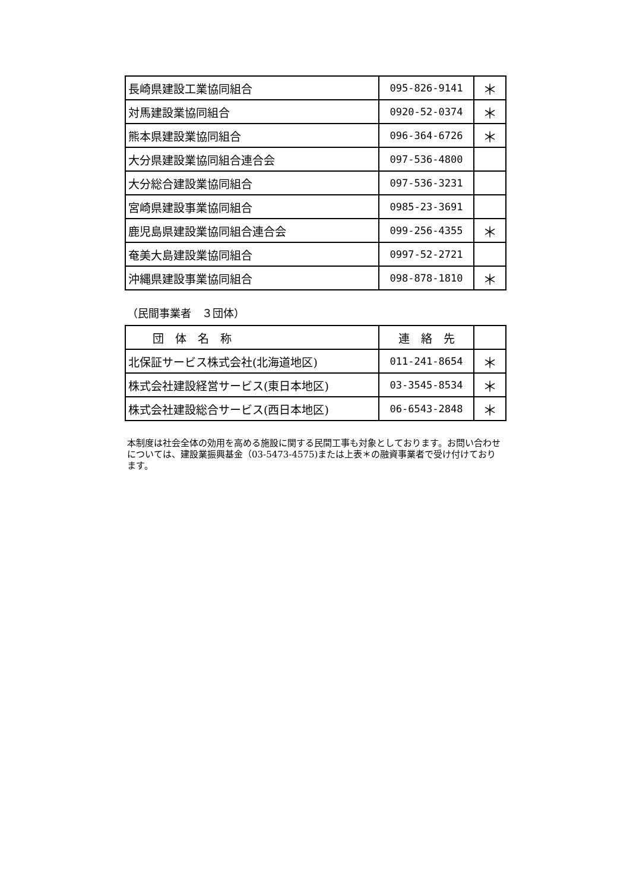| 長崎県建設工業協同組合 | 095-826-9141 | ＊ |
| 対馬建設業協同組合 | 0920-52-0374 | ＊ |
| 熊本県建設業協同組合 | 096-364-6726 | ＊ |
| 大分県建設業協同組合連合会 | 097-536-4800 | |
| 大分総合建設業協同組合 | 097-536-3231 | |
| 宮崎県建設事業協同組合 | 0985-23-3691 | |
| 鹿児島県建設業協同組合連合会 | 099-256-4355 | ＊ |
| 奄美大島建設業協同組合 | 0997-52-2721 | |
| 沖縄県建設事業協同組合 | 098-878-1810 | ＊ |
（民間事業者　３団体）
| 団 体 名 称 | 連 絡 先 | |
| --- | --- | --- |
| 北保証サービス株式会社(北海道地区) | 011-241-8654 | ＊ |
| 株式会社建設経営サービス(東日本地区) | 03-3545-8534 | ＊ |
| 株式会社建設総合サービス(西日本地区) | 06-6543-2848 | ＊ |
本制度は社会全体の効用を高める施設に関する民間工事も対象としております。お問い合わせについては、建設業振興基金（03-5473-4575)または上表＊の融資事業者で受け付けております。